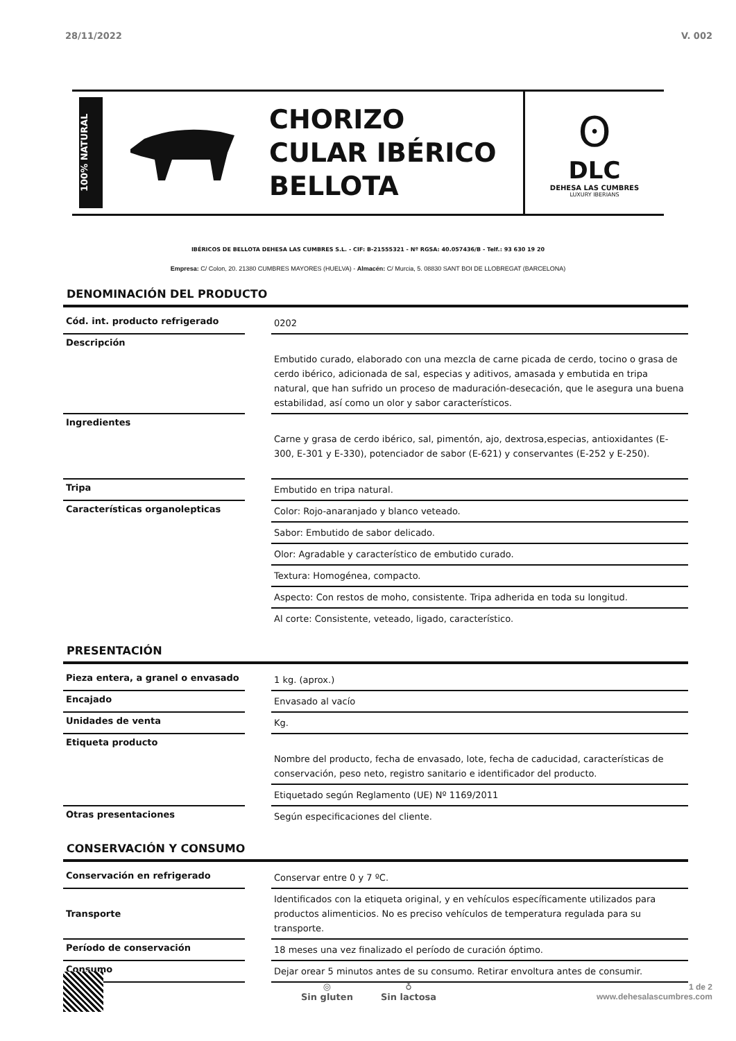28/11/2022 V. 002
100% NATURAL
CHORIZO
CULAR IBÉRICO
BELLOTA
ʘ
DLC
DEHESA LAS CUMBRES
LUXURY IBERIANS
IBÉRICOS DE BELLOTA DEHESA LAS CUMBRES S.L. - CIF: B-21555321 - Nº RGSA: 40.057436/B - Telf.: 93 630 19 20
Empresa: C/ Colon, 20. 21380 CUMBRES MAYORES (HUELVA) - Almacén: C/ Murcia, 5. 08830 SANT BOI DE LLOBREGAT (BARCELONA)
DENOMINACIÓN DEL PRODUCTO
| Cód. int. producto refrigerado | | 0202 |
| Descripción | | Embutido curado, elaborado con una mezcla de carne picada de cerdo, tocino o grasa de cerdo ibérico, adicionada de sal, especias y aditivos, amasada y embutida en tripa natural, que han sufrido un proceso de maduración-desecación, que le asegura una buena estabilidad, así como un olor y sabor característicos. |
| Ingredientes | | Carne y grasa de cerdo ibérico, sal, pimentón, ajo, dextrosa,especias, antioxidantes (E-300, E-301 y E-330), potenciador de sabor (E-621) y conservantes (E-252 y E-250). |
| Tripa | | Embutido en tripa natural. |
| Características organolepticas | | Color: Rojo-anaranjado y blanco veteado. |
| | | Sabor: Embutido de sabor delicado. |
| | | Olor: Agradable y característico de embutido curado. |
| | | Textura: Homogénea, compacto. |
| | | Aspecto: Con restos de moho, consistente. Tripa adherida en toda su longitud. |
| | | Al corte: Consistente, veteado, ligado, característico. |
PRESENTACIÓN
| Pieza entera, a granel o envasado | | 1 kg. (aprox.) |
| Encajado | | Envasado al vacío |
| Unidades de venta | | Kg. |
| Etiqueta producto | | Nombre del producto, fecha de envasado, lote, fecha de caducidad, características de conservación, peso neto, registro sanitario e identificador del producto. |
| | | Etiquetado según Reglamento (UE) Nº 1169/2011 |
| Otras presentaciones | | Según especificaciones del cliente. |
CONSERVACIÓN Y CONSUMO
| Conservación en refrigerado | | Conservar entre 0 y 7 ºC. |
| Transporte | | Identificados con la etiqueta original, y en vehículos específicamente utilizados para productos alimenticios. No es preciso vehículos de temperatura regulada para su transporte. |
| Período de conservación | | 18 meses una vez finalizado el período de curación óptimo. |
| Consumo | | Dejar orear 5 minutos antes de su consumo. Retirar envoltura antes de consumir. |
◎
Sin gluten
♁
Sin lactosa
1 de 2
www.dehesalascumbres.com